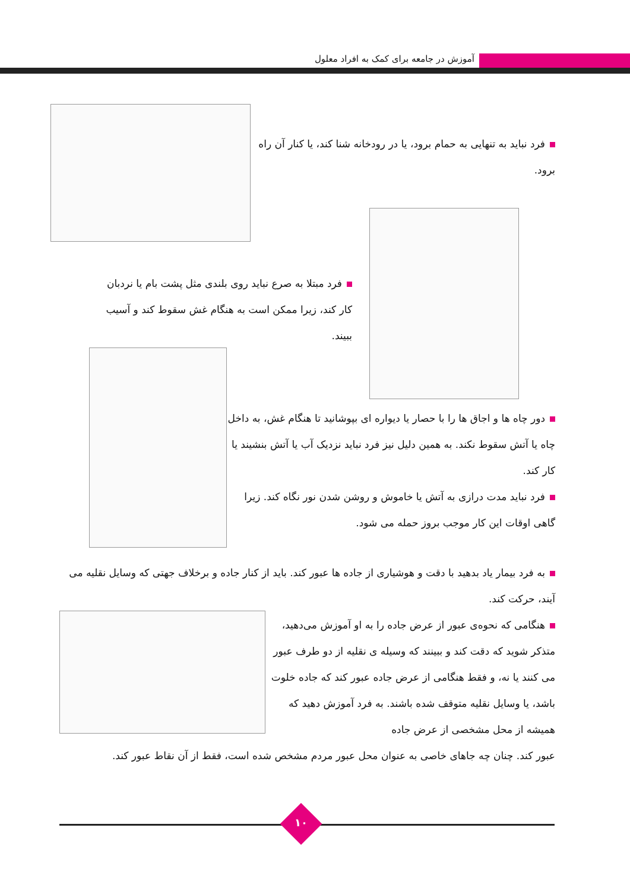آموزش در جامعه برای کمک به افراد معلول
فرد نباید به تنهایی به حمام برود، یا در رودخانه شنا کند، یا کنار آن راه برود.
فرد مبتلا به صرع نباید روی بلندی مثل پشت بام یا نردبان کار کند، زیرا ممکن است به هنگام غش سقوط کند و آسیب ببیند.
دور چاه ها و اجاق ها را با حصار یا دیواره ای بپوشانید تا هنگام غش، به داخل چاه یا آتش سقوط نکند. به همین دلیل نیز فرد نباید نزدیک آب یا آتش بنشیند یا کار کند.
فرد نباید مدت درازی به آتش یا خاموش و روشن شدن نور نگاه کند. زیرا گاهی اوقات این کار موجب بروز حمله می شود.
به فرد بیمار یاد بدهید با دقت و هوشیاری از جاده ها عبور کند. باید از کنار جاده و برخلاف جهتی که وسایل نقلیه می آیند، حرکت کند.
هنگامی که نحوه‌ی عبور از عرض جاده را به او آموزش می‌دهید، متذکر شوید که دقت کند و ببینند که وسیله ی نقلیه از دو طرف عبور می کنند یا نه، و فقط هنگامی از عرض جاده عبور کند که جاده خلوت باشد، یا وسایل نقلیه متوقف شده باشند. به فرد آموزش دهید که همیشه از محل مشخصی از عرض جاده
عبور کند. چنان چه جاهای خاصی به عنوان محل عبور مردم مشخص شده است، فقط از آن نقاط عبور کند.
۱۰